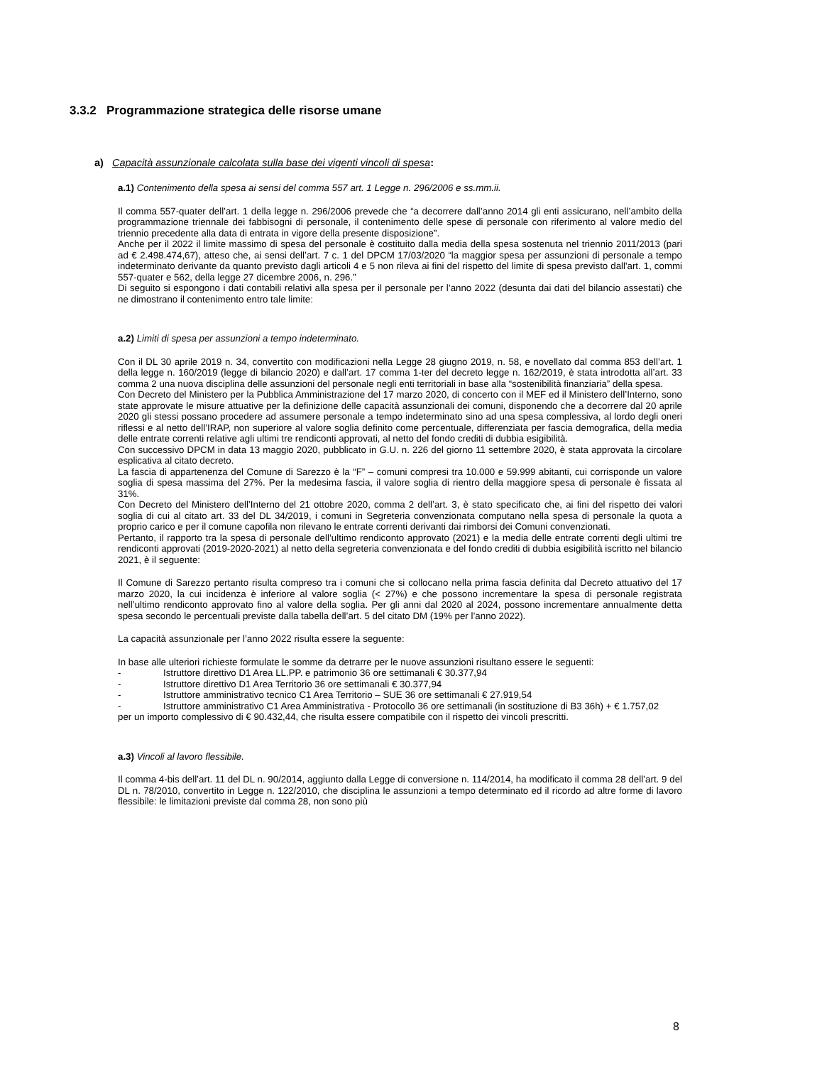3.3.2 Programmazione strategica delle risorse umane
a) Capacità assunzionale calcolata sulla base dei vigenti vincoli di spesa:
a.1) Contenimento della spesa ai sensi del comma 557 art. 1 Legge n. 296/2006 e ss.mm.ii.
Il comma 557-quater dell’art. 1 della legge n. 296/2006 prevede che “a decorrere dall’anno 2014 gli enti assicurano, nell’ambito della programmazione triennale dei fabbisogni di personale, il contenimento delle spese di personale con riferimento al valore medio del triennio precedente alla data di entrata in vigore della presente disposizione”.
Anche per il 2022 il limite massimo di spesa del personale è costituito dalla media della spesa sostenuta nel triennio 2011/2013 (pari ad € 2.498.474,67), atteso che, ai sensi dell’art. 7 c. 1 del DPCM 17/03/2020 “la maggior spesa per assunzioni di personale a tempo indeterminato derivante da quanto previsto dagli articoli 4 e 5 non rileva ai fini del rispetto del limite di spesa previsto dall'art. 1, commi 557-quater e 562, della legge 27 dicembre 2006, n. 296.”
Di seguito si espongono i dati contabili relativi alla spesa per il personale per l’anno 2022 (desunta dai dati del bilancio assestati) che ne dimostrano il contenimento entro tale limite:
a.2) Limiti di spesa per assunzioni a tempo indeterminato.
Con il DL 30 aprile 2019 n. 34, convertito con modificazioni nella Legge 28 giugno 2019, n. 58, e novellato dal comma 853 dell’art. 1 della legge n. 160/2019 (legge di bilancio 2020) e dall’art. 17 comma 1-ter del decreto legge n. 162/2019, è stata introdotta all’art. 33 comma 2 una nuova disciplina delle assunzioni del personale negli enti territoriali in base alla “sostenibilità finanziaria” della spesa.
Con Decreto del Ministero per la Pubblica Amministrazione del 17 marzo 2020, di concerto con il MEF ed il Ministero dell’Interno, sono state approvate le misure attuative per la definizione delle capacità assunzionali dei comuni, disponendo che a decorrere dal 20 aprile 2020 gli stessi possano procedere ad assumere personale a tempo indeterminato sino ad una spesa complessiva, al lordo degli oneri riflessi e al netto dell’IRAP, non superiore al valore soglia definito come percentuale, differenziata per fascia demografica, della media delle entrate correnti relative agli ultimi tre rendiconti approvati, al netto del fondo crediti di dubbia esigibilità.
Con successivo DPCM in data 13 maggio 2020, pubblicato in G.U. n. 226 del giorno 11 settembre 2020, è stata approvata la circolare esplicativa al citato decreto.
La fascia di appartenenza del Comune di Sarezzo è la “F” – comuni compresi tra 10.000 e 59.999 abitanti, cui corrisponde un valore soglia di spesa massima del 27%. Per la medesima fascia, il valore soglia di rientro della maggiore spesa di personale è fissata al 31%.
Con Decreto del Ministero dell’Interno del 21 ottobre 2020, comma 2 dell’art. 3, è stato specificato che, ai fini del rispetto dei valori soglia di cui al citato art. 33 del DL 34/2019, i comuni in Segreteria convenzionata computano nella spesa di personale la quota a proprio carico e per il comune capofila non rilevano le entrate correnti derivanti dai rimborsi dei Comuni convenzionati.
Pertanto, il rapporto tra la spesa di personale dell’ultimo rendiconto approvato (2021) e la media delle entrate correnti degli ultimi tre rendiconti approvati (2019-2020-2021) al netto della segreteria convenzionata e del fondo crediti di dubbia esigibilità iscritto nel bilancio 2021, è il seguente:
Il Comune di Sarezzo pertanto risulta compreso tra i comuni che si collocano nella prima fascia definita dal Decreto attuativo del 17 marzo 2020, la cui incidenza è inferiore al valore soglia (< 27%) e che possono incrementare la spesa di personale registrata nell’ultimo rendiconto approvato fino al valore della soglia. Per gli anni dal 2020 al 2024, possono incrementare annualmente detta spesa secondo le percentuali previste dalla tabella dell’art. 5 del citato DM (19% per l’anno 2022).
La capacità assunzionale per l’anno 2022 risulta essere la seguente:
In base alle ulteriori richieste formulate le somme da detrarre per le nuove assunzioni risultano essere le seguenti:
- Istruttore direttivo D1 Area LL.PP. e patrimonio 36 ore settimanali € 30.377,94
- Istruttore direttivo D1 Area Territorio 36 ore settimanali € 30.377,94
- Istruttore amministrativo tecnico C1 Area Territorio – SUE 36 ore settimanali € 27.919,54
- Istruttore amministrativo C1 Area Amministrativa - Protocollo 36 ore settimanali (in sostituzione di B3 36h) + € 1.757,02
per un importo complessivo di € 90.432,44, che risulta essere compatibile con il rispetto dei vincoli prescritti.
a.3) Vincoli al lavoro flessibile.
Il comma 4-bis dell’art. 11 del DL n. 90/2014, aggiunto dalla Legge di conversione n. 114/2014, ha modificato il comma 28 dell’art. 9 del DL n. 78/2010, convertito in Legge n. 122/2010, che disciplina le assunzioni a tempo determinato ed il ricordo ad altre forme di lavoro flessibile: le limitazioni previste dal comma 28, non sono più
8